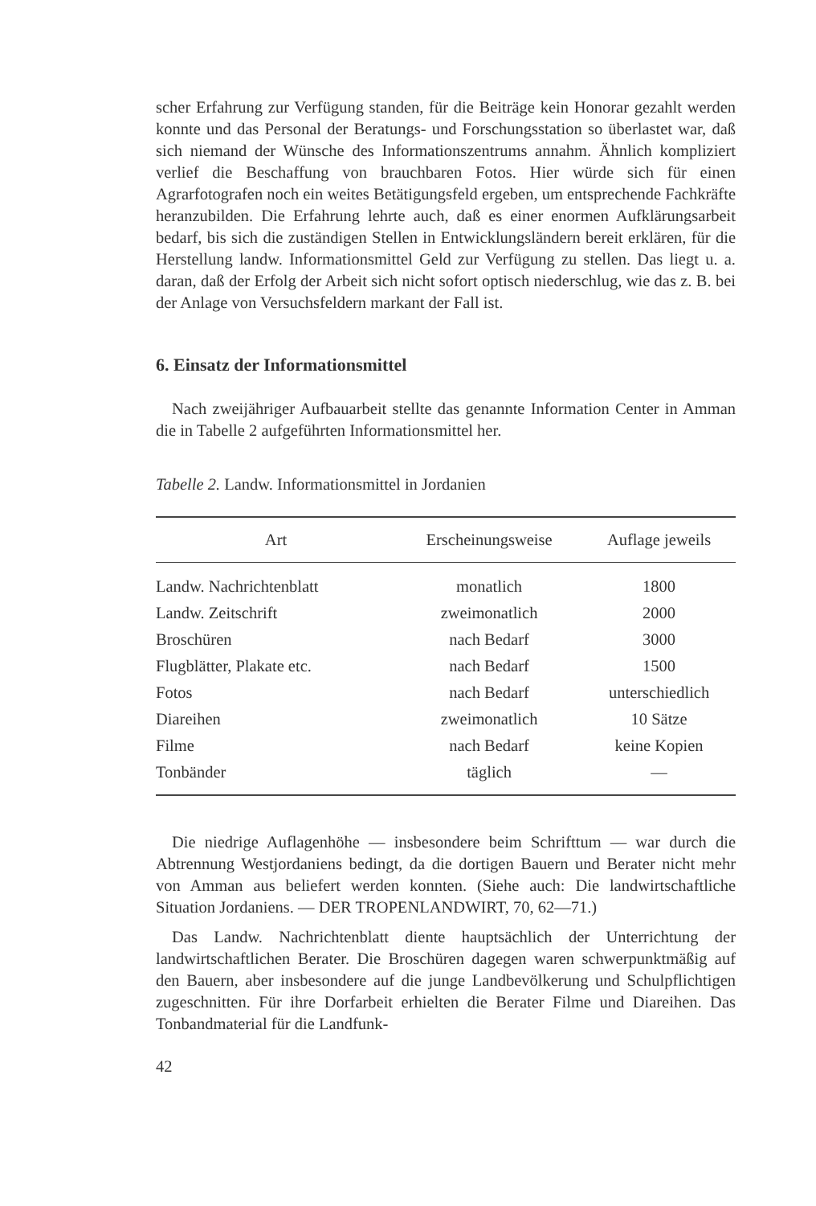scher Erfahrung zur Verfügung standen, für die Beiträge kein Honorar gezahlt werden konnte und das Personal der Beratungs- und Forschungsstation so überlastet war, daß sich niemand der Wünsche des Informationszentrums annahm. Ähnlich kompliziert verlief die Beschaffung von brauchbaren Fotos. Hier würde sich für einen Agrarfotografen noch ein weites Betätigungsfeld ergeben, um entsprechende Fachkräfte heranzubilden. Die Erfahrung lehrte auch, daß es einer enormen Aufklärungsarbeit bedarf, bis sich die zuständigen Stellen in Entwicklungsländern bereit erklären, für die Herstellung landw. Informationsmittel Geld zur Verfügung zu stellen. Das liegt u. a. daran, daß der Erfolg der Arbeit sich nicht sofort optisch niederschlug, wie das z. B. bei der Anlage von Versuchsfeldern markant der Fall ist.
6. Einsatz der Informationsmittel
Nach zweijähriger Aufbauarbeit stellte das genannte Information Center in Amman die in Tabelle 2 aufgeführten Informationsmittel her.
Tabelle 2. Landw. Informationsmittel in Jordanien
| Art | Erscheinungsweise | Auflage jeweils |
| --- | --- | --- |
| Landw. Nachrichtenblatt | monatlich | 1800 |
| Landw. Zeitschrift | zweimonatlich | 2000 |
| Broschüren | nach Bedarf | 3000 |
| Flugblätter, Plakate etc. | nach Bedarf | 1500 |
| Fotos | nach Bedarf | unterschiedlich |
| Diareihen | zweimonatlich | 10 Sätze |
| Filme | nach Bedarf | keine Kopien |
| Tonbänder | täglich | — |
Die niedrige Auflagenhöhe — insbesondere beim Schrifttum — war durch die Abtrennung Westjordaniens bedingt, da die dortigen Bauern und Berater nicht mehr von Amman aus beliefert werden konnten. (Siehe auch: Die landwirtschaftliche Situation Jordaniens. — DER TROPENLANDWIRT, 70, 62—71.)
Das Landw. Nachrichtenblatt diente hauptsächlich der Unterrichtung der landwirtschaftlichen Berater. Die Broschüren dagegen waren schwerpunktmäßig auf den Bauern, aber insbesondere auf die junge Landbevölkerung und Schulpflichtigen zugeschnitten. Für ihre Dorfarbeit erhielten die Berater Filme und Diareihen. Das Tonbandmaterial für die Landfunk-
42